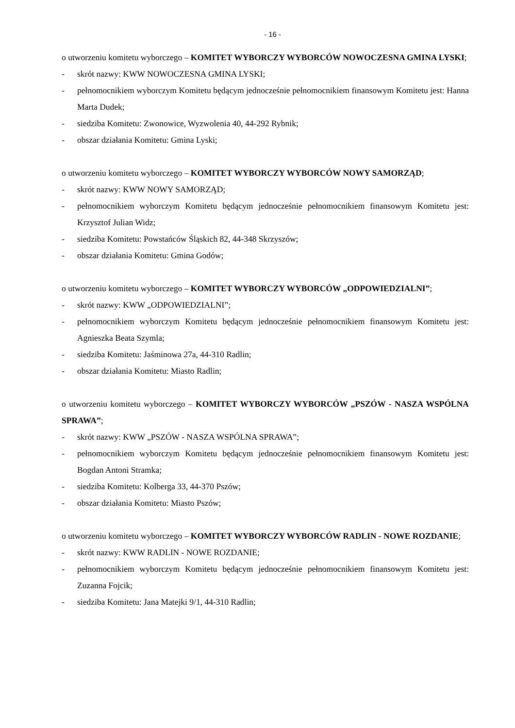- 16 -
o utworzeniu komitetu wyborczego – KOMITET WYBORCZY WYBORCÓW NOWOCZESNA GMINA LYSKI;
- skrót nazwy: KWW NOWOCZESNA GMINA LYSKI;
- pełnomocnikiem wyborczym Komitetu będącym jednocześnie pełnomocnikiem finansowym Komitetu jest: Hanna Marta Dudek;
- siedziba Komitetu: Zwonowice, Wyzwolenia 40, 44-292 Rybnik;
- obszar działania Komitetu: Gmina Lyski;
o utworzeniu komitetu wyborczego – KOMITET WYBORCZY WYBORCÓW NOWY SAMORZĄD;
- skrót nazwy: KWW NOWY SAMORZĄD;
- pełnomocnikiem wyborczym Komitetu będącym jednocześnie pełnomocnikiem finansowym Komitetu jest: Krzysztof Julian Widz;
- siedziba Komitetu: Powstańców Śląskich 82, 44-348 Skrzyszów;
- obszar działania Komitetu: Gmina Godów;
o utworzeniu komitetu wyborczego – KOMITET WYBORCZY WYBORCÓW „ODPOWIEDZIALNI”;
- skrót nazwy: KWW „ODPOWIEDZIALNI”;
- pełnomocnikiem wyborczym Komitetu będącym jednocześnie pełnomocnikiem finansowym Komitetu jest: Agnieszka Beata Szymla;
- siedziba Komitetu: Jaśminowa 27a, 44-310 Radlin;
- obszar działania Komitetu: Miasto Radlin;
o utworzeniu komitetu wyborczego – KOMITET WYBORCZY WYBORCÓW „PSZÓW - NASZA WSPÓLNA SPRAWA”;
- skrót nazwy: KWW „PSZÓW - NASZA WSPÓLNA SPRAWA”;
- pełnomocnikiem wyborczym Komitetu będącym jednocześnie pełnomocnikiem finansowym Komitetu jest: Bogdan Antoni Stramka;
- siedziba Komitetu: Kolberga 33, 44-370 Pszów;
- obszar działania Komitetu: Miasto Pszów;
o utworzeniu komitetu wyborczego – KOMITET WYBORCZY WYBORCÓW RADLIN - NOWE ROZDANIE;
- skrót nazwy: KWW RADLIN - NOWE ROZDANIE;
- pełnomocnikiem wyborczym Komitetu będącym jednocześnie pełnomocnikiem finansowym Komitetu jest: Zuzanna Fojcik;
- siedziba Komitetu: Jana Matejki 9/1, 44-310 Radlin;